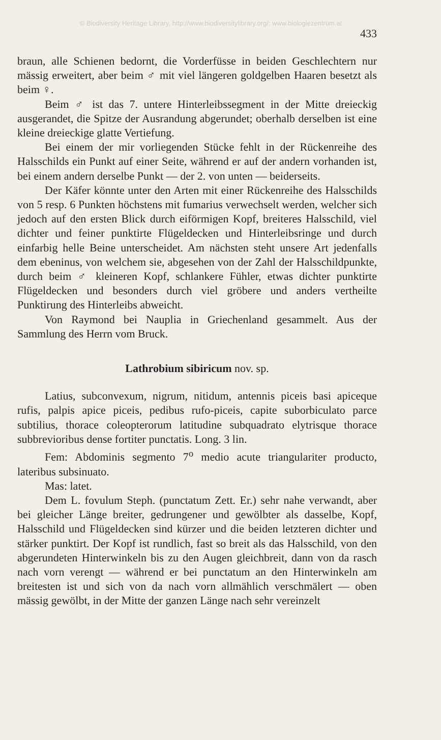© Biodiversity Heritage Library, http://www.biodiversitylibrary.org/; www.biologiezentrum.at
433
braun, alle Schienen bedornt, die Vorderfüsse in beiden Geschlechtern nur mässig erweitert, aber beim ♂ mit viel längeren goldgelben Haaren besetzt als beim ♀.
Beim ♂ ist das 7. untere Hinterleibssegment in der Mitte dreieckig ausgerandet, die Spitze der Ausrandung abgerundet; oberhalb derselben ist eine kleine dreieckige glatte Vertiefung.
Bei einem der mir vorliegenden Stücke fehlt in der Rückenreihe des Halsschilds ein Punkt auf einer Seite, während er auf der andern vorhanden ist, bei einem andern derselbe Punkt — der 2. von unten — beiderseits.
Der Käfer könnte unter den Arten mit einer Rückenreihe des Halsschilds von 5 resp. 6 Punkten höchstens mit fumarius verwechselt werden, welcher sich jedoch auf den ersten Blick durch eiförmigen Kopf, breiteres Halsschild, viel dichter und feiner punktirte Flügeldecken und Hinterleibsringe und durch einfarbig helle Beine unterscheidet. Am nächsten steht unsere Art jedenfalls dem ebeninus, von welchem sie, abgesehen von der Zahl der Halsschildpunkte, durch beim ♂ kleineren Kopf, schlankere Fühler, etwas dichter punktirte Flügeldecken und besonders durch viel gröbere und anders vertheilte Punktirung des Hinterleibs abweicht.
Von Raymond bei Nauplia in Griechenland gesammelt. Aus der Sammlung des Herrn vom Bruck.
Lathrobium sibiricum nov. sp.
Latius, subconvexum, nigrum, nitidum, antennis piceis basi apiceque rufis, palpis apice piceis, pedibus rufo-piceis, capite suborbiculato parce subtilius, thorace coleopterorum latitudine subquadrato elytrisque thorace subbrevioribus dense fortiter punctatis. Long. 3 lin.
Fem: Abdominis segmento 7<sup>o</sup> medio acute triangulariter producto, lateribus subsinuato.
Mas: latet.
Dem L. fovulum Steph. (punctatum Zett. Er.) sehr nahe verwandt, aber bei gleicher Länge breiter, gedrungener und gewölbter als dasselbe, Kopf, Halsschild und Flügeldecken sind kürzer und die beiden letzteren dichter und stärker punktirt. Der Kopf ist rundlich, fast so breit als das Halsschild, von den abgerundeten Hinterwinkeln bis zu den Augen gleichbreit, dann von da rasch nach vorn verengt — während er bei punctatum an den Hinterwinkeln am breitesten ist und sich von da nach vorn allmählich verschmälert — oben mässig gewölbt, in der Mitte der ganzen Länge nach sehr vereinzelt